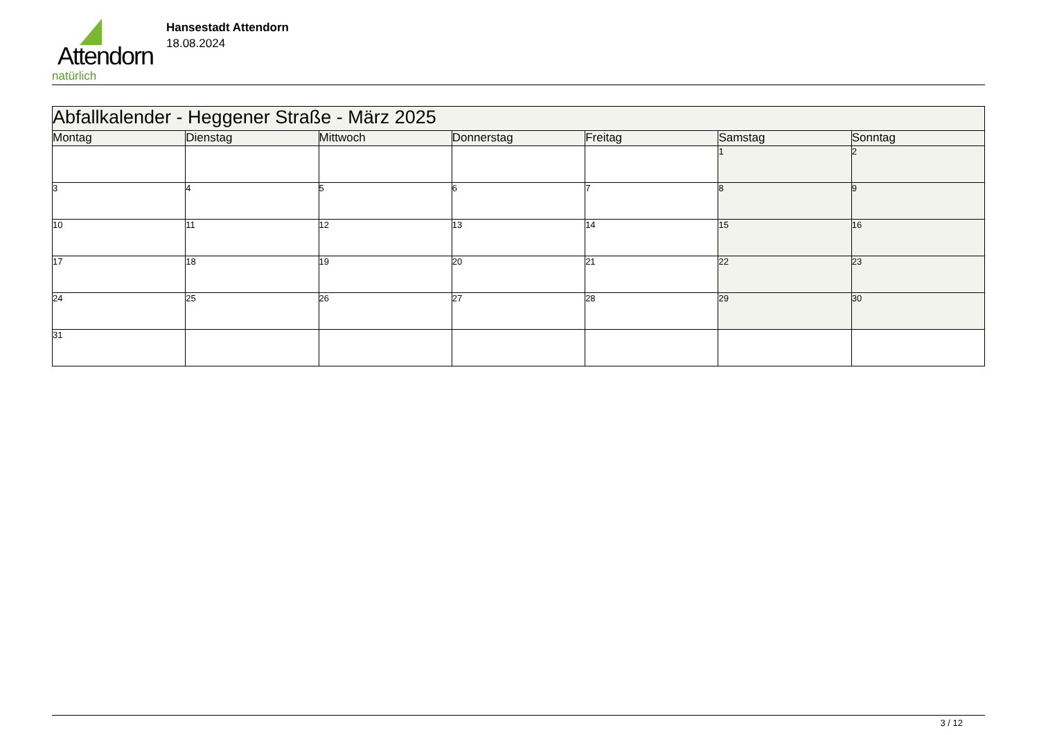Attendorn
natürlich
Hansestadt Attendorn
18.08.2024
| Abfallkalender - Heggener Straße - März 2025 | | | | | | |
| --- | --- | --- | --- | --- | --- | --- |
| Montag | Dienstag | Mittwoch | Donnerstag | Freitag | Samstag | Sonntag |
| | | | | | 1 | 2 |
| 3 | 4 | 5 | 6 | 7 | 8 | 9 |
| 10 | 11 | 12 | 13 | 14 | 15 | 16 |
| 17 | 18 | 19 | 20 | 21 | 22 | 23 |
| 24 | 25 | 26 | 27 | 28 | 29 | 30 |
| 31 | | | | | | |
3 / 12